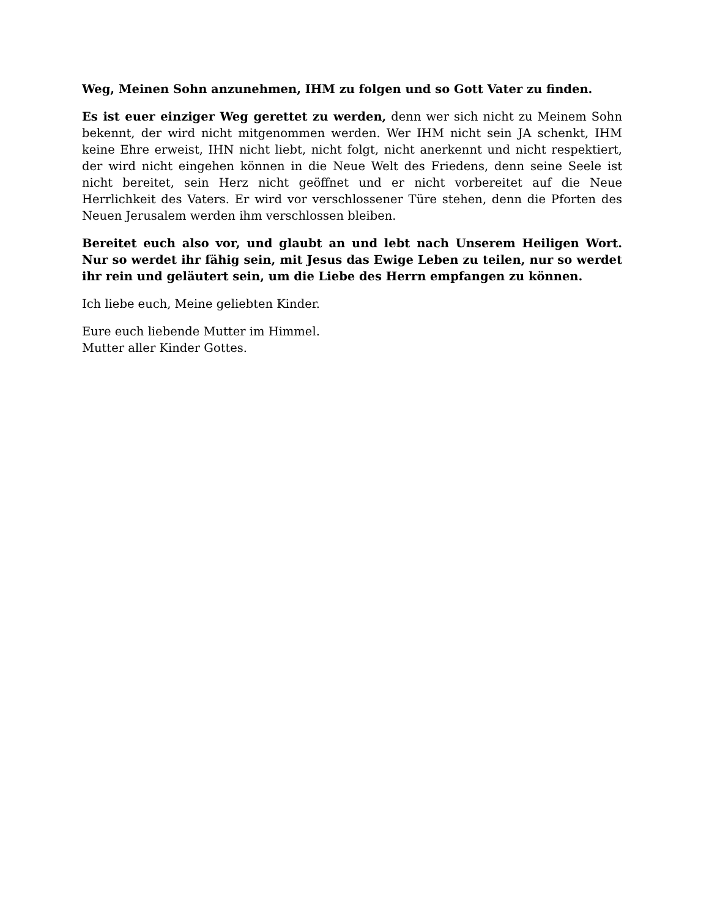Weg, Meinen Sohn anzunehmen, IHM zu folgen und so Gott Vater zu finden.
Es ist euer einziger Weg gerettet zu werden, denn wer sich nicht zu Meinem Sohn bekennt, der wird nicht mitgenommen werden. Wer IHM nicht sein JA schenkt, IHM keine Ehre erweist, IHN nicht liebt, nicht folgt, nicht anerkennt und nicht respektiert, der wird nicht eingehen können in die Neue Welt des Friedens, denn seine Seele ist nicht bereitet, sein Herz nicht geöffnet und er nicht vorbereitet auf die Neue Herrlichkeit des Vaters. Er wird vor verschlossener Türe stehen, denn die Pforten des Neuen Jerusalem werden ihm verschlossen bleiben.
Bereitet euch also vor, und glaubt an und lebt nach Unserem Heiligen Wort. Nur so werdet ihr fähig sein, mit Jesus das Ewige Leben zu teilen, nur so werdet ihr rein und geläutert sein, um die Liebe des Herrn empfangen zu können.
Ich liebe euch, Meine geliebten Kinder.
Eure euch liebende Mutter im Himmel.
Mutter aller Kinder Gottes.